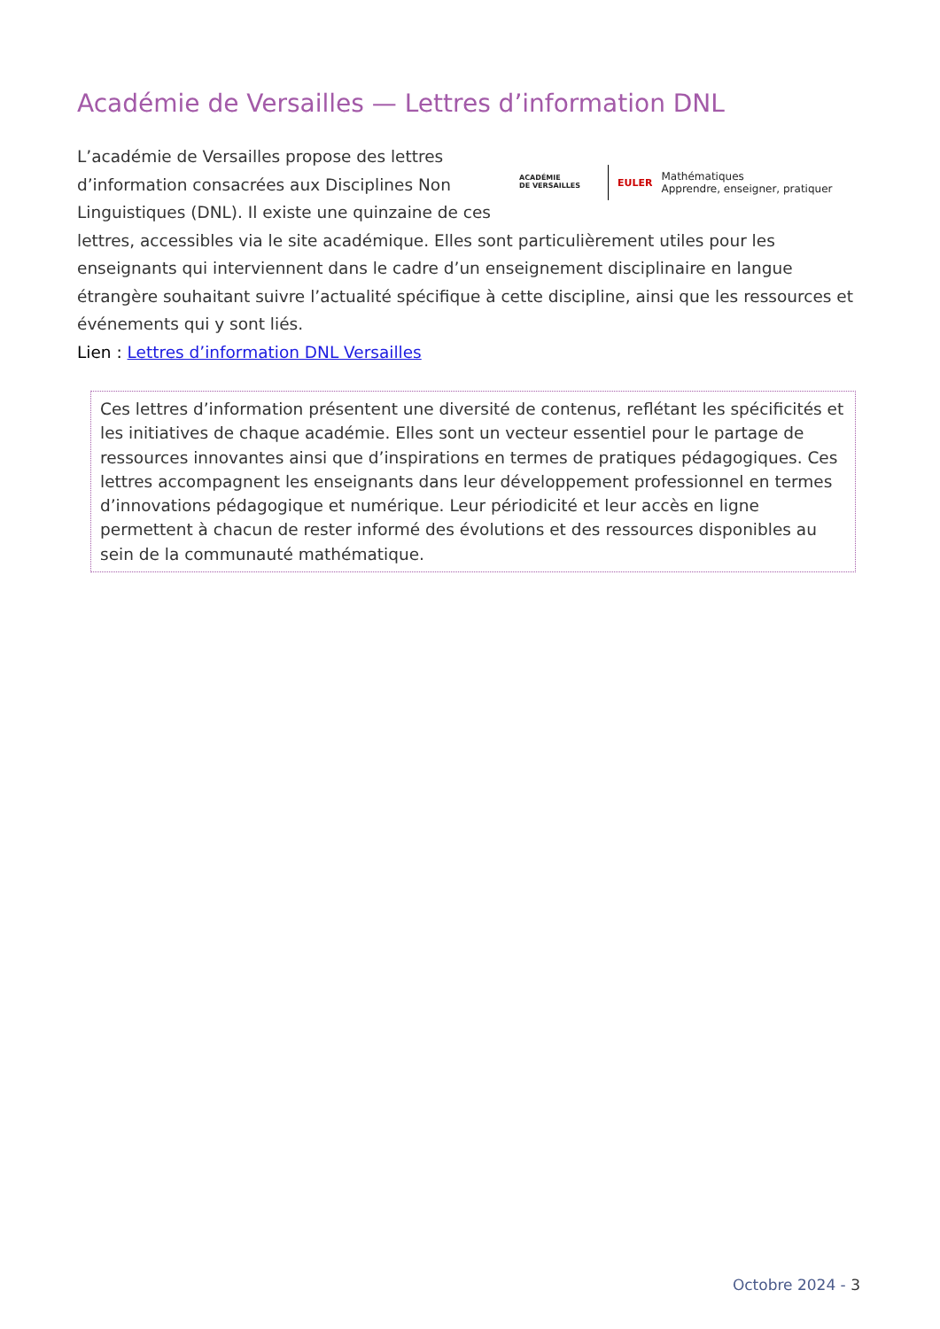Académie de Versailles — Lettres d’information DNL
ACADÉMIE
DE VERSAILLES
EULER
Mathématiques
Apprendre, enseigner, pratiquer
L’académie de Versailles propose des lettres d’information consacrées aux Disciplines Non Linguistiques (DNL). Il existe une quinzaine de ces lettres, accessibles via le site académique. Elles sont particulièrement utiles pour les enseignants qui interviennent dans le cadre d’un enseignement disciplinaire en langue étrangère souhaitant suivre l’actualité spécifique à cette discipline, ainsi que les ressources et événements qui y sont liés.
Lien : Lettres d’information DNL Versailles
Ces lettres d’information présentent une diversité de contenus, reflétant les spécificités et les initiatives de chaque académie. Elles sont un vecteur essentiel pour le partage de ressources innovantes ainsi que d’inspirations en termes de pratiques pédagogiques. Ces lettres accompagnent les enseignants dans leur développement professionnel en termes d’innovations pédagogique et numérique. Leur périodicité et leur accès en ligne permettent à chacun de rester informé des évolutions et des ressources disponibles au sein de la communauté mathématique.
Octobre 2024 - 3